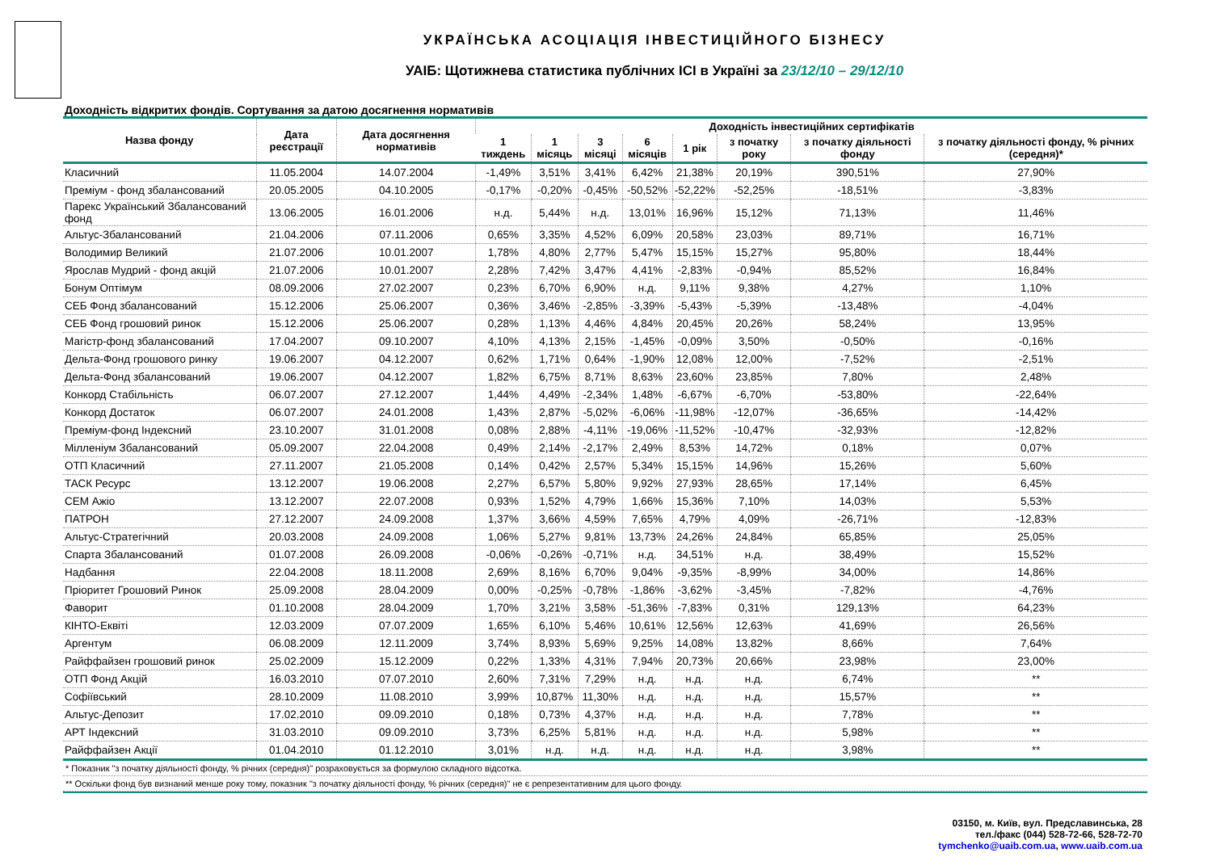УКРАЇНСЬКА АСОЦІАЦІЯ ІНВЕСТИЦІЙНОГО БІЗНЕСУ
УАІБ: Щотижнева статистика публічних ІСІ в Україні за 23/12/10 – 29/12/10
Доходність відкритих фондів. Сортування за датою досягнення нормативів
| Назва фонду | Дата реєстрації | Дата досягнення нормативів | Доходність інвестиційних сертифікатів | | | | | | | |
| --- | --- | --- | --- | --- | --- | --- | --- | --- | --- | --- |
| | | | 1 тиждень | 1 місяць | 3 місяці | 6 місяців | 1 рік | з початку року | з початку діяльності фонду | з початку діяльності фонду, % річних (середня)* |
| Класичний | 11.05.2004 | 14.07.2004 | -1,49% | 3,51% | 3,41% | 6,42% | 21,38% | 20,19% | 390,51% | 27,90% |
| Преміум - фонд збалансований | 20.05.2005 | 04.10.2005 | -0,17% | -0,20% | -0,45% | -50,52% | -52,22% | -52,25% | -18,51% | -3,83% |
| Парекс Український Збалансований фонд | 13.06.2005 | 16.01.2006 | н.д. | 5,44% | н.д. | 13,01% | 16,96% | 15,12% | 71,13% | 11,46% |
| Альтус-Збалансований | 21.04.2006 | 07.11.2006 | 0,65% | 3,35% | 4,52% | 6,09% | 20,58% | 23,03% | 89,71% | 16,71% |
| Володимир Великий | 21.07.2006 | 10.01.2007 | 1,78% | 4,80% | 2,77% | 5,47% | 15,15% | 15,27% | 95,80% | 18,44% |
| Ярослав Мудрий - фонд акцій | 21.07.2006 | 10.01.2007 | 2,28% | 7,42% | 3,47% | 4,41% | -2,83% | -0,94% | 85,52% | 16,84% |
| Бонум Оптімум | 08.09.2006 | 27.02.2007 | 0,23% | 6,70% | 6,90% | н.д. | 9,11% | 9,38% | 4,27% | 1,10% |
| СЕБ Фонд збалансований | 15.12.2006 | 25.06.2007 | 0,36% | 3,46% | -2,85% | -3,39% | -5,43% | -5,39% | -13,48% | -4,04% |
| СЕБ Фонд грошовий ринок | 15.12.2006 | 25.06.2007 | 0,28% | 1,13% | 4,46% | 4,84% | 20,45% | 20,26% | 58,24% | 13,95% |
| Магістр-фонд збалансований | 17.04.2007 | 09.10.2007 | 4,10% | 4,13% | 2,15% | -1,45% | -0,09% | 3,50% | -0,50% | -0,16% |
| Дельта-Фонд грошового ринку | 19.06.2007 | 04.12.2007 | 0,62% | 1,71% | 0,64% | -1,90% | 12,08% | 12,00% | -7,52% | -2,51% |
| Дельта-Фонд збалансований | 19.06.2007 | 04.12.2007 | 1,82% | 6,75% | 8,71% | 8,63% | 23,60% | 23,85% | 7,80% | 2,48% |
| Конкорд Стабільність | 06.07.2007 | 27.12.2007 | 1,44% | 4,49% | -2,34% | 1,48% | -6,67% | -6,70% | -53,80% | -22,64% |
| Конкорд Достаток | 06.07.2007 | 24.01.2008 | 1,43% | 2,87% | -5,02% | -6,06% | -11,98% | -12,07% | -36,65% | -14,42% |
| Преміум-фонд Індексний | 23.10.2007 | 31.01.2008 | 0,08% | 2,88% | -4,11% | -19,06% | -11,52% | -10,47% | -32,93% | -12,82% |
| Мілленіум Збалансований | 05.09.2007 | 22.04.2008 | 0,49% | 2,14% | -2,17% | 2,49% | 8,53% | 14,72% | 0,18% | 0,07% |
| ОТП Класичний | 27.11.2007 | 21.05.2008 | 0,14% | 0,42% | 2,57% | 5,34% | 15,15% | 14,96% | 15,26% | 5,60% |
| ТАСК Ресурс | 13.12.2007 | 19.06.2008 | 2,27% | 6,57% | 5,80% | 9,92% | 27,93% | 28,65% | 17,14% | 6,45% |
| СЕМ Ажіо | 13.12.2007 | 22.07.2008 | 0,93% | 1,52% | 4,79% | 1,66% | 15,36% | 7,10% | 14,03% | 5,53% |
| ПАТРОН | 27.12.2007 | 24.09.2008 | 1,37% | 3,66% | 4,59% | 7,65% | 4,79% | 4,09% | -26,71% | -12,83% |
| Альтус-Стратегічний | 20.03.2008 | 24.09.2008 | 1,06% | 5,27% | 9,81% | 13,73% | 24,26% | 24,84% | 65,85% | 25,05% |
| Спарта Збалансований | 01.07.2008 | 26.09.2008 | -0,06% | -0,26% | -0,71% | н.д. | 34,51% | н.д. | 38,49% | 15,52% |
| Надбання | 22.04.2008 | 18.11.2008 | 2,69% | 8,16% | 6,70% | 9,04% | -9,35% | -8,99% | 34,00% | 14,86% |
| Пріоритет Грошовий Ринок | 25.09.2008 | 28.04.2009 | 0,00% | -0,25% | -0,78% | -1,86% | -3,62% | -3,45% | -7,82% | -4,76% |
| Фаворит | 01.10.2008 | 28.04.2009 | 1,70% | 3,21% | 3,58% | -51,36% | -7,83% | 0,31% | 129,13% | 64,23% |
| КІНТО-Еквіті | 12.03.2009 | 07.07.2009 | 1,65% | 6,10% | 5,46% | 10,61% | 12,56% | 12,63% | 41,69% | 26,56% |
| Аргентум | 06.08.2009 | 12.11.2009 | 3,74% | 8,93% | 5,69% | 9,25% | 14,08% | 13,82% | 8,66% | 7,64% |
| Райффайзен грошовий ринок | 25.02.2009 | 15.12.2009 | 0,22% | 1,33% | 4,31% | 7,94% | 20,73% | 20,66% | 23,98% | 23,00% |
| ОТП Фонд Акцій | 16.03.2010 | 07.07.2010 | 2,60% | 7,31% | 7,29% | н.д. | н.д. | н.д. | 6,74% | ** |
| Софіївський | 28.10.2009 | 11.08.2010 | 3,99% | 10,87% | 11,30% | н.д. | н.д. | н.д. | 15,57% | ** |
| Альтус-Депозит | 17.02.2010 | 09.09.2010 | 0,18% | 0,73% | 4,37% | н.д. | н.д. | н.д. | 7,78% | ** |
| АРТ Індексний | 31.03.2010 | 09.09.2010 | 3,73% | 6,25% | 5,81% | н.д. | н.д. | н.д. | 5,98% | ** |
| Райффайзен Акції | 01.04.2010 | 01.12.2010 | 3,01% | н.д. | н.д. | н.д. | н.д. | н.д. | 3,98% | ** |
* Показник "з початку діяльності фонду, % річних (середня)" розраховується за формулою складного відсотка.
** Оскільки фонд був визнаний менше року тому, показник "з початку діяльності фонду, % річних (середня)" не є репрезентативним для цього фонду.
03150, м. Київ, вул. Предславинська, 28
тел./факс (044) 528-72-66, 528-72-70
tymchenko@uaib.com.ua, www.uaib.com.ua